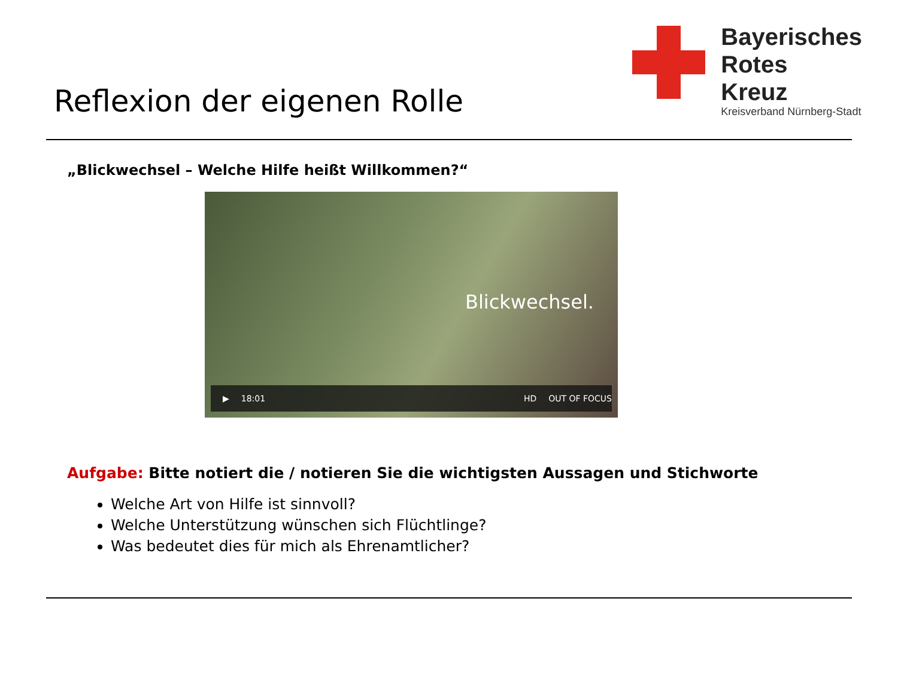Reflexion der eigenen Rolle
Bayerisches
Rotes
Kreuz
Kreisverband Nürnberg-Stadt
„Blickwechsel – Welche Hilfe heißt Willkommen?“
Blickwechsel.
▶ 18:01 HD OUT OF FOCUS
Aufgabe: Bitte notiert die / notieren Sie die wichtigsten Aussagen und Stichworte
Welche Art von Hilfe ist sinnvoll?
Welche Unterstützung wünschen sich Flüchtlinge?
Was bedeutet dies für mich als Ehrenamtlicher?